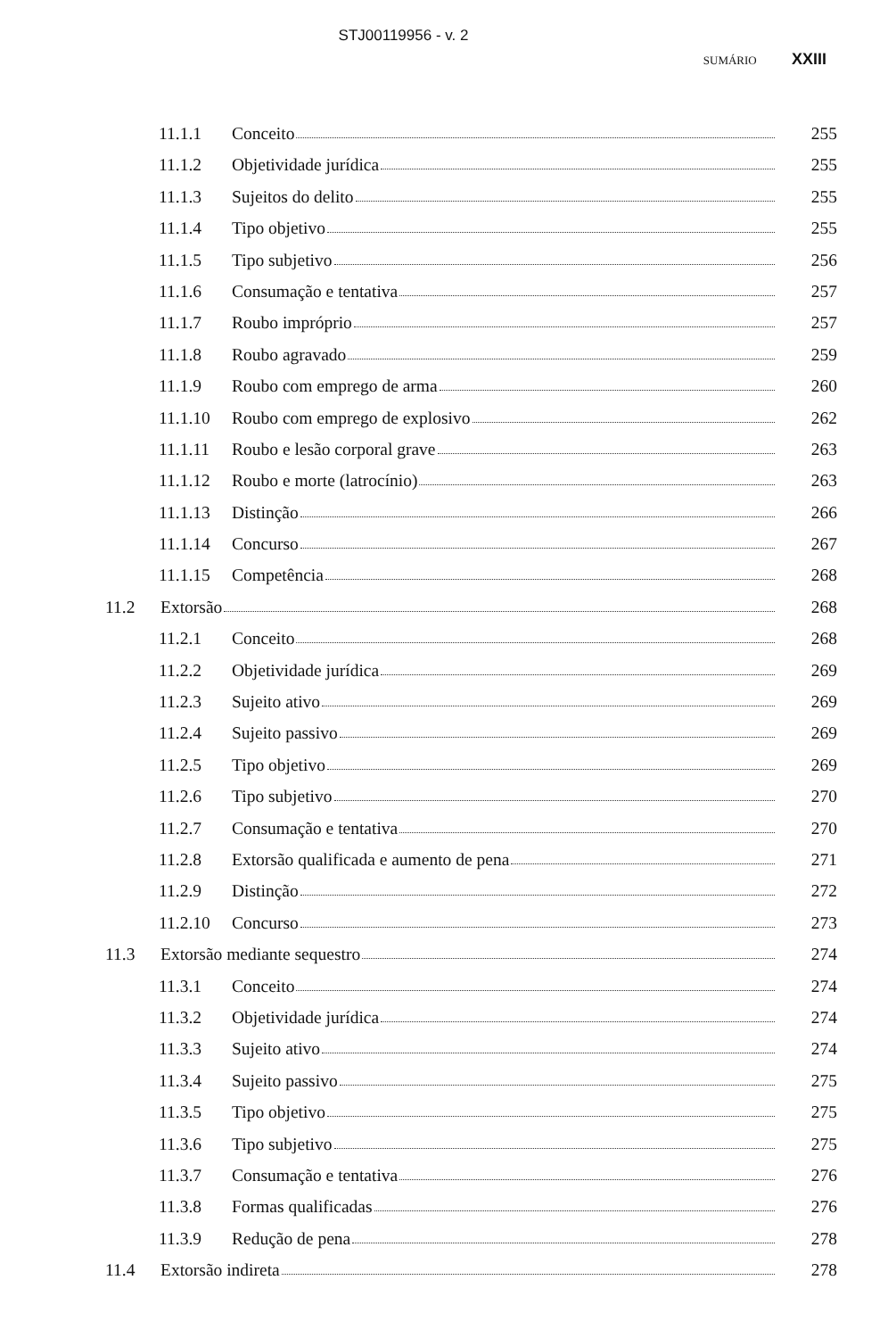STJ00119956 - v. 2
SUMÁRIO XXIII
11.1.1 Conceito 255
11.1.2 Objetividade jurídica 255
11.1.3 Sujeitos do delito 255
11.1.4 Tipo objetivo 255
11.1.5 Tipo subjetivo 256
11.1.6 Consumação e tentativa 257
11.1.7 Roubo impróprio 257
11.1.8 Roubo agravado 259
11.1.9 Roubo com emprego de arma 260
11.1.10 Roubo com emprego de explosivo 262
11.1.11 Roubo e lesão corporal grave 263
11.1.12 Roubo e morte (latrocínio) 263
11.1.13 Distinção 266
11.1.14 Concurso 267
11.1.15 Competência 268
11.2 Extorsão 268
11.2.1 Conceito 268
11.2.2 Objetividade jurídica 269
11.2.3 Sujeito ativo 269
11.2.4 Sujeito passivo 269
11.2.5 Tipo objetivo 269
11.2.6 Tipo subjetivo 270
11.2.7 Consumação e tentativa 270
11.2.8 Extorsão qualificada e aumento de pena 271
11.2.9 Distinção 272
11.2.10 Concurso 273
11.3 Extorsão mediante sequestro 274
11.3.1 Conceito 274
11.3.2 Objetividade jurídica 274
11.3.3 Sujeito ativo 274
11.3.4 Sujeito passivo 275
11.3.5 Tipo objetivo 275
11.3.6 Tipo subjetivo 275
11.3.7 Consumação e tentativa 276
11.3.8 Formas qualificadas 276
11.3.9 Redução de pena 278
11.4 Extorsão indireta 278